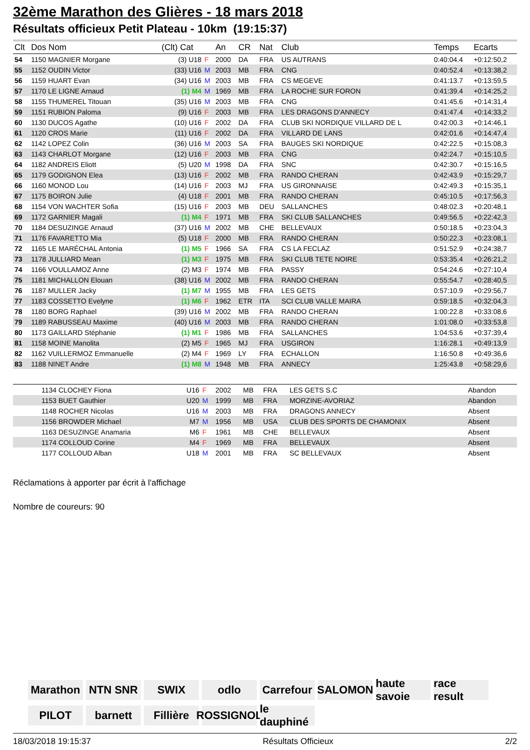32ème Marathon des Glières - 18 mars 2018
Résultats officieux Petit Plateau - 10km (19:15:37)
| Clt | Dos Nom | (Clt) Cat | | An | CR | Nat | Club | Temps | Ecarts |
| --- | --- | --- | --- | --- | --- | --- | --- | --- | --- |
| 54 | 1150 MAGNIER Morgane | (3) U18 | F | 2000 | DA | FRA | US AUTRANS | 0:40:04.4 | +0:12:50,2 |
| 55 | 1152 OUDIN Victor | (33) U16 | M | 2003 | MB | FRA | CNG | 0:40:52.4 | +0:13:38,2 |
| 56 | 1159 HUART Evan | (34) U16 | M | 2003 | MB | FRA | CS MEGEVE | 0:41:13.7 | +0:13:59,5 |
| 57 | 1170 LE LIGNE Arnaud | (1) M4 | M | 1969 | MB | FRA | LA ROCHE SUR FORON | 0:41:39.4 | +0:14:25,2 |
| 58 | 1155 THUMEREL Titouan | (35) U16 | M | 2003 | MB | FRA | CNG | 0:41:45.6 | +0:14:31,4 |
| 59 | 1151 RUBION Paloma | (9) U16 | F | 2003 | MB | FRA | LES DRAGONS D'ANNECY | 0:41:47.4 | +0:14:33,2 |
| 60 | 1130 DUCOS Agathe | (10) U16 | F | 2002 | DA | FRA | CLUB SKI NORDIQUE VILLARD DE L | 0:42:00.3 | +0:14:46,1 |
| 61 | 1120 CROS Marie | (11) U16 | F | 2002 | DA | FRA | VILLARD DE LANS | 0:42:01.6 | +0:14:47,4 |
| 62 | 1142 LOPEZ Colin | (36) U16 | M | 2003 | SA | FRA | BAUGES SKI NORDIQUE | 0:42:22.5 | +0:15:08,3 |
| 63 | 1143 CHARLOT Morgane | (12) U16 | F | 2003 | MB | FRA | CNG | 0:42:24.7 | +0:15:10,5 |
| 64 | 1182 ANDREIS Eliott | (5) U20 | M | 1998 | DA | FRA | SNC | 0:42:30.7 | +0:15:16,5 |
| 65 | 1179 GODIGNON Elea | (13) U16 | F | 2002 | MB | FRA | RANDO CHERAN | 0:42:43.9 | +0:15:29,7 |
| 66 | 1160 MONOD Lou | (14) U16 | F | 2003 | MJ | FRA | US GIRONNAISE | 0:42:49.3 | +0:15:35,1 |
| 67 | 1175 BOIRON Julie | (4) U18 | F | 2001 | MB | FRA | RANDO CHERAN | 0:45:10.5 | +0:17:56,3 |
| 68 | 1154 VON WACHTER Sofia | (15) U16 | F | 2003 | MB | DEU | SALLANCHES | 0:48:02.3 | +0:20:48,1 |
| 69 | 1172 GARNIER Magali | (1) M4 | F | 1971 | MB | FRA | SKI CLUB SALLANCHES | 0:49:56.5 | +0:22:42,3 |
| 70 | 1184 DESUZINGE Arnaud | (37) U16 | M | 2002 | MB | CHE | BELLEVAUX | 0:50:18.5 | +0:23:04,3 |
| 71 | 1176 FAVARETTO Mia | (5) U18 | F | 2000 | MB | FRA | RANDO CHERAN | 0:50:22.3 | +0:23:08,1 |
| 72 | 1165 LE MARÉCHAL Antonia | (1) M5 | F | 1966 | SA | FRA | CS LA FECLAZ | 0:51:52.9 | +0:24:38,7 |
| 73 | 1178 JULLIARD Mean | (1) M3 | F | 1975 | MB | FRA | SKI CLUB TETE NOIRE | 0:53:35.4 | +0:26:21,2 |
| 74 | 1166 VOULLAMOZ Anne | (2) M3 | F | 1974 | MB | FRA | PASSY | 0:54:24.6 | +0:27:10,4 |
| 75 | 1181 MICHALLON Elouan | (38) U16 | M | 2002 | MB | FRA | RANDO CHERAN | 0:55:54.7 | +0:28:40,5 |
| 76 | 1187 MULLER Jacky | (1) M7 | M | 1955 | MB | FRA | LES GETS | 0:57:10.9 | +0:29:56,7 |
| 77 | 1183 COSSETTO Evelyne | (1) M6 | F | 1962 | ETR | ITA | SCI CLUB VALLE MAIRA | 0:59:18.5 | +0:32:04,3 |
| 78 | 1180 BORG Raphael | (39) U16 | M | 2002 | MB | FRA | RANDO CHERAN | 1:00:22.8 | +0:33:08,6 |
| 79 | 1189 RABUSSEAU Maxime | (40) U16 | M | 2003 | MB | FRA | RANDO CHERAN | 1:01:08.0 | +0:33:53,8 |
| 80 | 1173 GAILLARD Stéphanie | (1) M1 | F | 1986 | MB | FRA | SALLANCHES | 1:04:53.6 | +0:37:39,4 |
| 81 | 1158 MOINE Manolita | (2) M5 | F | 1965 | MJ | FRA | USGIRON | 1:16:28.1 | +0:49:13,9 |
| 82 | 1162 VUILLERMOZ Emmanuelle | (2) M4 | F | 1969 | LY | FRA | ECHALLON | 1:16:50.8 | +0:49:36,6 |
| 83 | 1188 NINET Andre | (1) M8 | M | 1948 | MB | FRA | ANNECY | 1:25:43.8 | +0:58:29,6 |
| | 1134 CLOCHEY Fiona | U16 | F | 2002 | MB | FRA | LES GETS S.C | Abandon | |
| | 1153 BUET Gauthier | U20 | M | 1999 | MB | FRA | MORZINE-AVORIAZ | Abandon | |
| | 1148 ROCHER Nicolas | U16 | M | 2003 | MB | FRA | DRAGONS ANNECY | Absent | |
| | 1156 BROWDER Michael | M7 | M | 1956 | MB | USA | CLUB DES SPORTS DE CHAMONIX | Absent | |
| | 1163 DESUZINGE Anamaria | M6 | F | 1961 | MB | CHE | BELLEVAUX | Absent | |
| | 1174 COLLOUD Corine | M4 | F | 1969 | MB | FRA | BELLEVAUX | Absent | |
| | 1177 COLLOUD Alban | U18 | M | 2001 | MB | FRA | SC BELLEVAUX | Absent | |
Réclamations à apporter par écrit à l'affichage
Nombre de coureurs: 90
Marathon
NTN SNR
SWIX
odlo
Carrefour
SALOMON
haute savoie
race result
PILOT
barnett
Fillière
ROSSIGNOL
le dauphiné
18/03/2018 19:15:37 Résultats Officieux 2/2